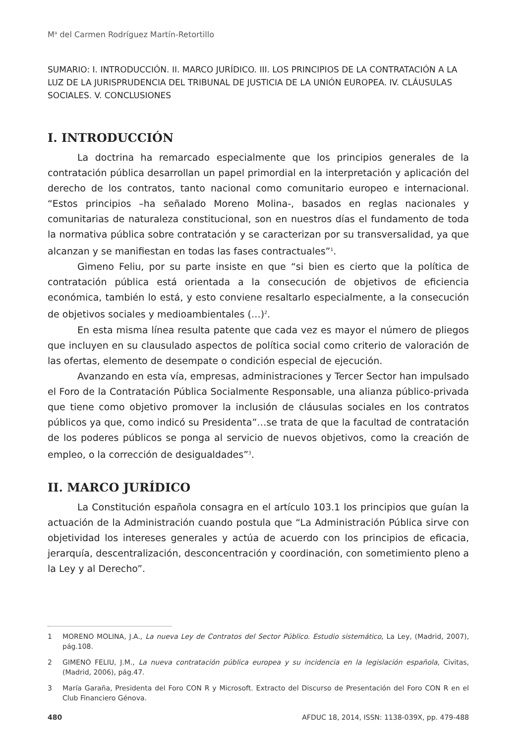M<sup>a</sup> del Carmen Rodríguez Martín-Retortillo
SUMARIO: I. INTRODUCCIÓN. II. MARCO JURÍDICO. III. LOS PRINCIPIOS DE LA CONTRATACIÓN A LA LUZ DE LA JURISPRUDENCIA DEL TRIBUNAL DE JUSTICIA DE LA UNIÓN EUROPEA. IV. CLÁUSULAS SOCIALES. V. CONCLUSIONES
I. INTRODUCCIÓN
La doctrina ha remarcado especialmente que los principios generales de la contratación pública desarrollan un papel primordial en la interpretación y aplicación del derecho de los contratos, tanto nacional como comunitario europeo e internacional. “Estos principios –ha señalado Moreno Molina-, basados en reglas nacionales y comunitarias de naturaleza constitucional, son en nuestros días el fundamento de toda la normativa pública sobre contratación y se caracterizan por su transversalidad, ya que alcanzan y se manifiestan en todas las fases contractuales”<sup>1</sup>.
Gimeno Feliu, por su parte insiste en que “si bien es cierto que la política de contratación pública está orientada a la consecución de objetivos de eficiencia económica, también lo está, y esto conviene resaltarlo especialmente, a la consecución de objetivos sociales y medioambientales (…)<sup>2</sup>.
En esta misma línea resulta patente que cada vez es mayor el número de pliegos que incluyen en su clausulado aspectos de política social como criterio de valoración de las ofertas, elemento de desempate o condición especial de ejecución.
Avanzando en esta vía, empresas, administraciones y Tercer Sector han impulsado el Foro de la Contratación Pública Socialmente Responsable, una alianza público-privada que tiene como objetivo promover la inclusión de cláusulas sociales en los contratos públicos ya que, como indicó su Presidenta”…se trata de que la facultad de contratación de los poderes públicos se ponga al servicio de nuevos objetivos, como la creación de empleo, o la corrección de desigualdades”<sup>3</sup>.
II. MARCO JURÍDICO
La Constitución española consagra en el artículo 103.1 los principios que guían la actuación de la Administración cuando postula que “La Administración Pública sirve con objetividad los intereses generales y actúa de acuerdo con los principios de eficacia, jerarquía, descentralización, desconcentración y coordinación, con sometimiento pleno a la Ley y al Derecho”.
1 MORENO MOLINA, J.A., La nueva Ley de Contratos del Sector Público. Estudio sistemático, La Ley, (Madrid, 2007), pág.108.
2 GIMENO FELIU, J.M., La nueva contratación pública europea y su incidencia en la legislación española, Civitas, (Madrid, 2006), pág.47.
3 María Garaña, Presidenta del Foro CON R y Microsoft. Extracto del Discurso de Presentación del Foro CON R en el Club Financiero Génova.
480 AFDUC 18, 2014, ISSN: 1138-039X, pp. 479-488